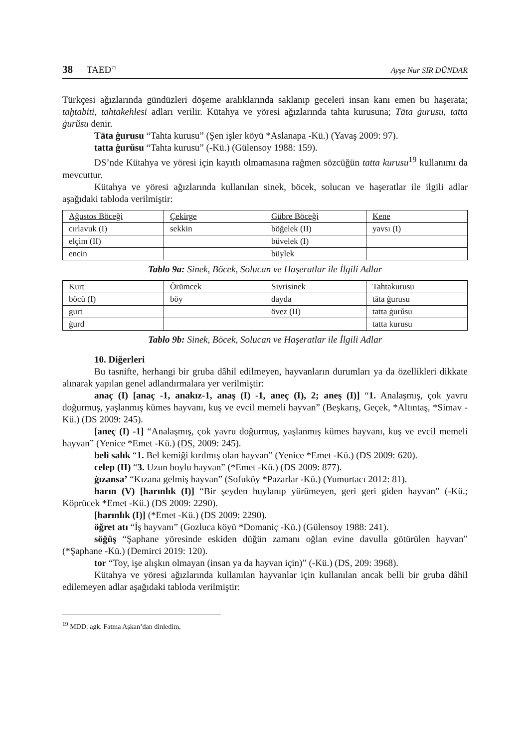38 TAED<sup>71</sup> Ayşe Nur SIR DÜNDAR
Türkçesi ağızlarında gündüzleri döşeme aralıklarında saklanıp geceleri insan kanı emen bu haşerata; taḫtabiti, tahtakehlesi adları verilir. Kütahya ve yöresi ağızlarında tahta kurusuna; Tāta ġurusu, tatta ġurŭsu denir.
Tāta ġurusu “Tahta kurusu” (Şen işler köyü *Aslanapa -Kü.) (Yavaş 2009: 97).
tatta ġurŭsu “Tahta kurusu” (-Kü.) (Gülensoy 1988: 159).
DS’nde Kütahya ve yöresi için kayıtlı olmamasına rağmen sözcüğün tatta kurusu<sup>19</sup> kullanımı da mevcuttur.
Kütahya ve yöresi ağızlarında kullanılan sinek, böcek, solucan ve haşeratlar ile ilgili adlar aşağıdaki tabloda verilmiştir:
| Ağustos Böceği | Çekirge | Gübre Böceği | Kene |
| --- | --- | --- | --- |
| cırlavuk (I) | sekkin | böğelek (II) | yavsı (I) |
| elçim (II) | | büvelek (I) | |
| encin | | büylek | |
Tablo 9a: Sinek, Böcek, Solucan ve Haşeratlar ile İlgili Adlar
| Kurt | Örümcek | Sivrisinek | Tahtakurusu |
| --- | --- | --- | --- |
| böcü (I) | böy | dayda | tāta ġurusu |
| gurt | | övez (II) | tatta ġurŭsu |
| ġurd | | | tatta kurusu |
Tablo 9b: Sinek, Böcek, Solucan ve Haşeratlar ile İlgili Adlar
10. Diğerleri
Bu tasnifte, herhangi bir gruba dâhil edilmeyen, hayvanların durumları ya da özellikleri dikkate alınarak yapılan genel adlandırmalara yer verilmiştir:
anaç (I) [anaç -1, anakız-1, anaş (I) -1, aneç (I), 2; aneş (I)] “1. Analaşmış, çok yavru doğurmuş, yaşlanmış kümes hayvanı, kuş ve evcil memeli hayvan” (Beşkarış, Geçek, *Altıntaş, *Simav -Kü.) (DS 2009: 245).
[aneç (I) -1] “Analaşmış, çok yavru doğurmuş, yaşlanmış kümes hayvanı, kuş ve evcil memeli hayvan” (Yenice *Emet -Kü.) (DS, 2009: 245).
beli salık “1. Bel kemiği kırılmış olan hayvan” (Yenice *Emet -Kü.) (DS 2009: 620).
celep (II) “3. Uzun boylu hayvan” (*Emet -Kü.) (DS 2009: 877).
ġızansa’ “Kızana gelmiş hayvan” (Sofuköy *Pazarlar -Kü.) (Yumurtacı 2012: 81).
harın (V) [harınlık (I)] “Bir şeyden huylanıp yürümeyen, geri geri giden hayvan” (-Kü.; Köprücek *Emet -Kü.) (DS 2009: 2290).
[harınlık (I)] (*Emet -Kü.) (DS 2009: 2290).
öğret atı “İş hayvanı” (Gozluca köyü *Domaniç -Kü.) (Gülensoy 1988: 241).
söğüş “Şaphane yöresinde eskiden düğün zamanı oğlan evine davulla götürülen hayvan” (*Şaphane -Kü.) (Demirci 2019: 120).
tor “Toy, işe alışkın olmayan (insan ya da hayvan için)” (-Kü.) (DS, 209: 3968).
Kütahya ve yöresi ağızlarında kullanılan hayvanlar için kullanılan ancak belli bir gruba dâhil edilemeyen adlar aşağıdaki tabloda verilmiştir:
<sup>19</sup> MDD: agk. Fatma Aşkan’dan dinledim.